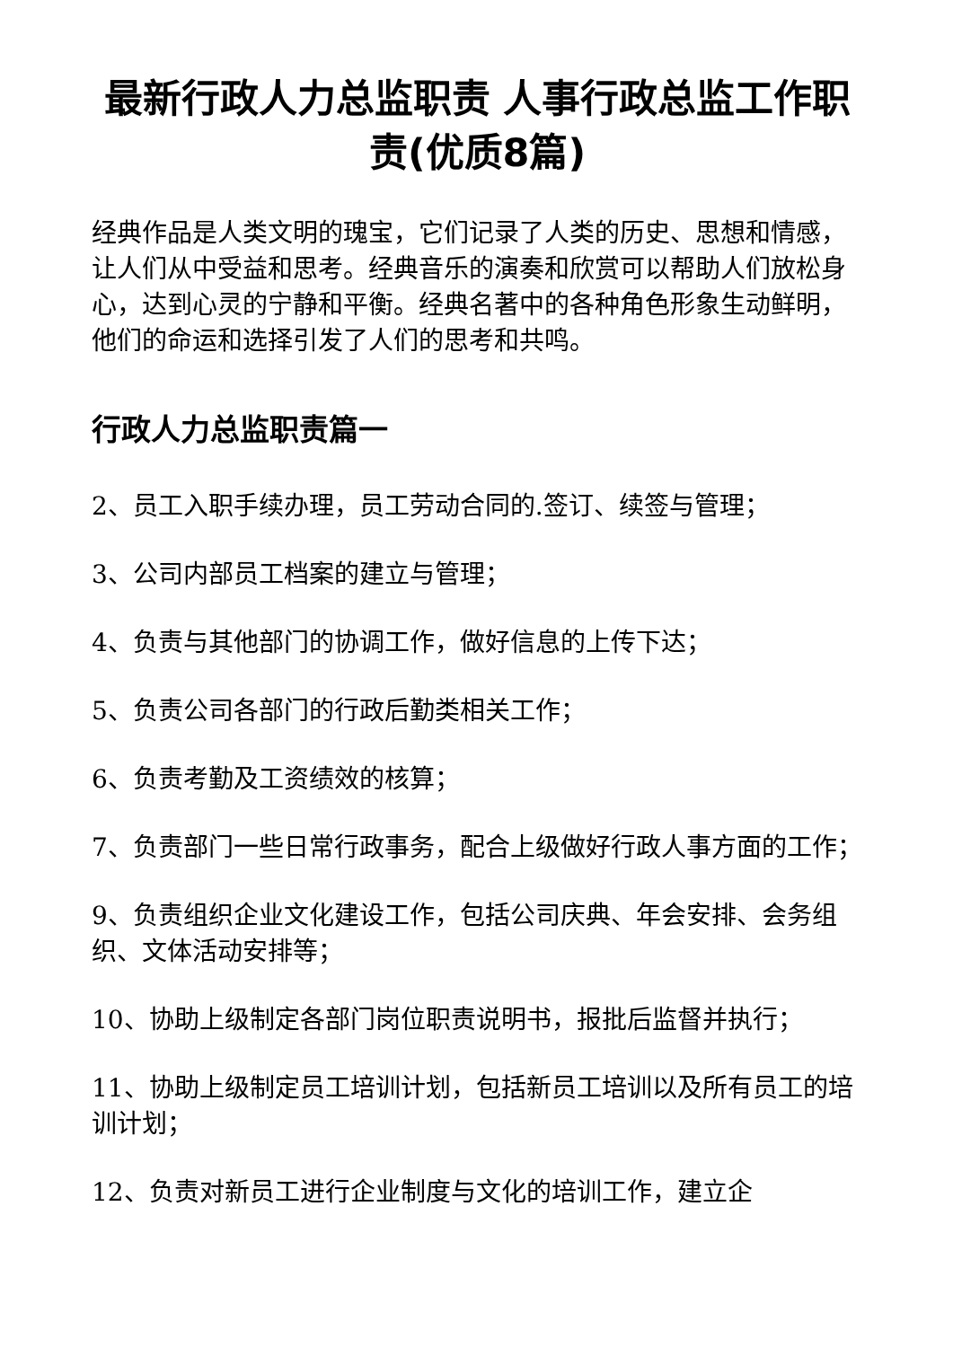最新行政人力总监职责 人事行政总监工作职责(优质8篇)
经典作品是人类文明的瑰宝，它们记录了人类的历史、思想和情感，让人们从中受益和思考。经典音乐的演奏和欣赏可以帮助人们放松身心，达到心灵的宁静和平衡。经典名著中的各种角色形象生动鲜明，他们的命运和选择引发了人们的思考和共鸣。
行政人力总监职责篇一
2、员工入职手续办理，员工劳动合同的.签订、续签与管理；
3、公司内部员工档案的建立与管理；
4、负责与其他部门的协调工作，做好信息的上传下达；
5、负责公司各部门的行政后勤类相关工作；
6、负责考勤及工资绩效的核算；
7、负责部门一些日常行政事务，配合上级做好行政人事方面的工作；
9、负责组织企业文化建设工作，包括公司庆典、年会安排、会务组织、文体活动安排等；
10、协助上级制定各部门岗位职责说明书，报批后监督并执行；
11、协助上级制定员工培训计划，包括新员工培训以及所有员工的培训计划；
12、负责对新员工进行企业制度与文化的培训工作，建立企